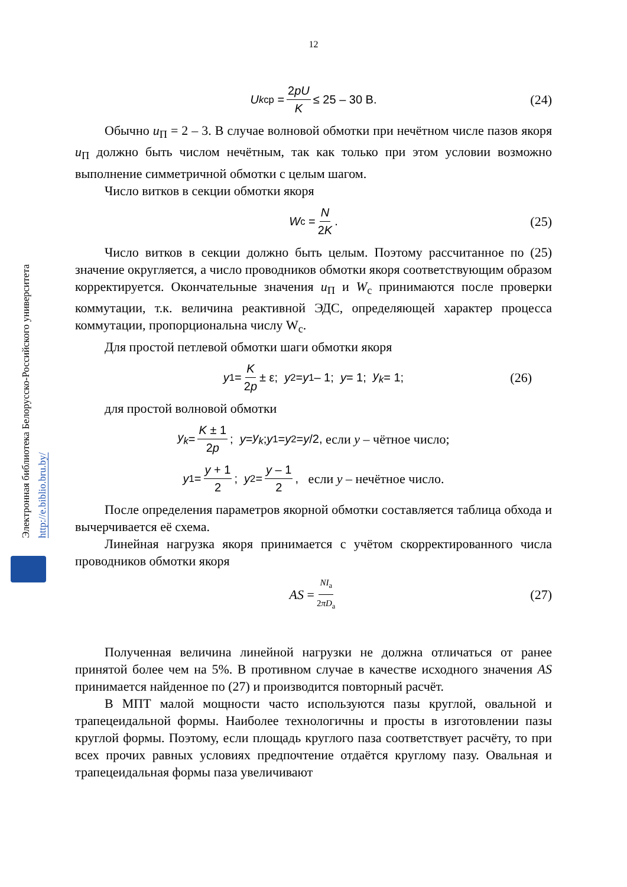Электронная библиотека Белорусско-Российского университета
http://e.biblio.bru.by/
12
U<sub>kср</sub> = 2pU K ≤ 25 – 30 В. (24)
Обычно u<sub>П</sub> = 2 – 3. В случае волновой обмотки при нечётном числе пазов якоря u<sub>П</sub> должно быть числом нечётным, так как только при этом условии возможно выполнение симметричной обмотки с целым шагом.
Число витков в секции обмотки якоря
W<sub>с</sub> = N 2K. (25)
Число витков в секции должно быть целым. Поэтому рассчитанное по (25) значение округляется, а число проводников обмотки якоря соответствующим образом корректируется. Окончательные значения u<sub>П</sub> и W<sub>с</sub> принимаются после проверки коммутации, т.к. величина реактивной ЭДС, определяющей характер процесса коммутации, пропорциональна числу W<sub>с</sub>.
Для простой петлевой обмотки шаги обмотки якоря
y<sub>1</sub> = K 2p ± ε; y<sub>2</sub> = y<sub>1</sub> – 1; y = 1; y<sub>k</sub> = 1; (26)
для простой волновой обмотки
y<sub>k</sub> = K ± 1 2p; y = y<sub>k</sub>; y<sub>1</sub> = y<sub>2</sub> = y /2, если y – чётное число;
y<sub>1</sub> = y + 1 2; y<sub>2</sub> = y – 1 2, если y – нечётное число.
После определения параметров якорной обмотки составляется таблица обхода и вычерчивается её схема.
Линейная нагрузка якоря принимается с учётом скорректированного числа проводников обмотки якоря
AS = NI<sub>a</sub> 2πD<sub>a</sub> (27)
Полученная величина линейной нагрузки не должна отличаться от ранее принятой более чем на 5%. В противном случае в качестве исходного значения AS принимается найденное по (27) и производится повторный расчёт.
В МПТ малой мощности часто используются пазы круглой, овальной и трапецеидальной формы. Наиболее технологичны и просты в изготовлении пазы круглой формы. Поэтому, если площадь круглого паза соответствует расчёту, то при всех прочих равных условиях предпочтение отдаётся круглому пазу. Овальная и трапецеидальная формы паза увеличивают